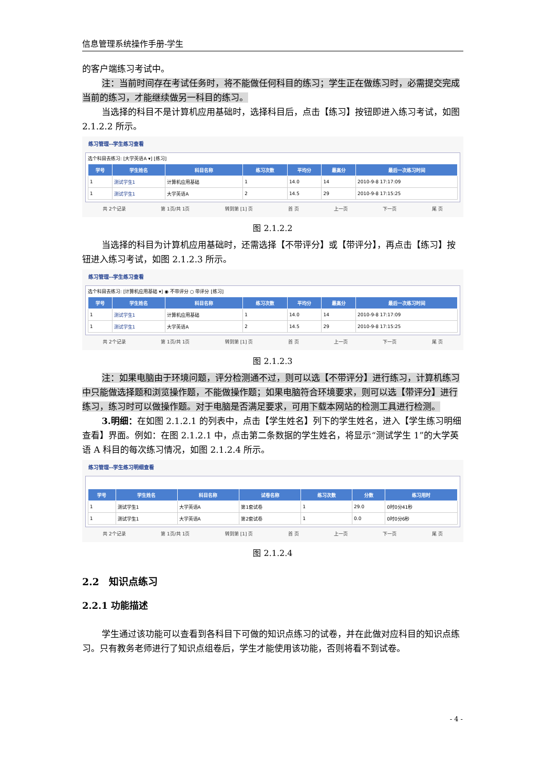信息管理系统操作手册-学生
的客户端练习考试中。
注：当前时间存在考试任务时，将不能做任何科目的练习；学生正在做练习时，必需提交完成当前的练习，才能继续做另一科目的练习。
当选择的科目不是计算机应用基础时，选择科目后，点击【练习】按钮即进入练习考试，如图 2.1.2.2 所示。
练习管理--学生练习查看
选个科目去练习: [大学英语A ▾] [练习]
| 学号 | 学生姓名 | 科目名称 | 练习次数 | 平均分 | 最高分 | 最后一次练习时间 |
| --- | --- | --- | --- | --- | --- | --- |
| 1 | 测试学生1 | 计算机应用基础 | 1 | 14.0 | 14 | 2010-9-8 17:17:09 |
| 1 | 测试学生1 | 大学英语A | 2 | 14.5 | 29 | 2010-9-8 17:15:25 |
共 2个记录 第 1页/共 1页 转到第 [1] 页 首 页 上一页 下一页 尾 页
图 2.1.2.2
当选择的科目为计算机应用基础时，还需选择【不带评分】或【带评分】，再点击【练习】按钮进入练习考试，如图 2.1.2.3 所示。
练习管理--学生练习查看
选个科目去练习: [计算机应用基础 ▾] ◉ 不带评分 ○ 带评分 [练习]
| 学号 | 学生姓名 | 科目名称 | 练习次数 | 平均分 | 最高分 | 最后一次练习时间 |
| --- | --- | --- | --- | --- | --- | --- |
| 1 | 测试学生1 | 计算机应用基础 | 1 | 14.0 | 14 | 2010-9-8 17:17:09 |
| 1 | 测试学生1 | 大学英语A | 2 | 14.5 | 29 | 2010-9-8 17:15:25 |
共 2个记录 第 1页/共 1页 转到第 [1] 页 首 页 上一页 下一页 尾 页
图 2.1.2.3
注：如果电脑由于环境问题，评分检测通不过，则可以选【不带评分】进行练习，计算机练习中只能做选择题和浏览操作题，不能做操作题；如果电脑符合环境要求，则可以选【带评分】进行练习，练习时可以做操作题。对于电脑是否满足要求，可用下载本网站的检测工具进行检测。
3.明细：在如图 2.1.2.1 的列表中，点击【学生姓名】列下的学生姓名，进入【学生练习明细查看】界面。例如：在图 2.1.2.1 中，点击第二条数据的学生姓名，将显示“测试学生 1”的大学英语 A 科目的每次练习情况，如图 2.1.2.4 所示。
练习管理--学生练习明细查看
| 学号 | 学生姓名 | 科目名称 | 试卷名称 | 练习次数 | 分数 | 练习用时 |
| --- | --- | --- | --- | --- | --- | --- |
| 1 | 测试学生1 | 大学英语A | 第1套试卷 | 1 | 29.0 | 0时0分41秒 |
| 1 | 测试学生1 | 大学英语A | 第2套试卷 | 1 | 0.0 | 0时0分6秒 |
共 2个记录 第 1页/共 1页 转到第 [1] 页 首 页 上一页 下一页 尾 页
图 2.1.2.4
2.2　知识点练习
2.2.1 功能描述
学生通过该功能可以查看到各科目下可做的知识点练习的试卷，并在此做对应科目的知识点练习。只有教务老师进行了知识点组卷后，学生才能使用该功能，否则将看不到试卷。
- 4 -